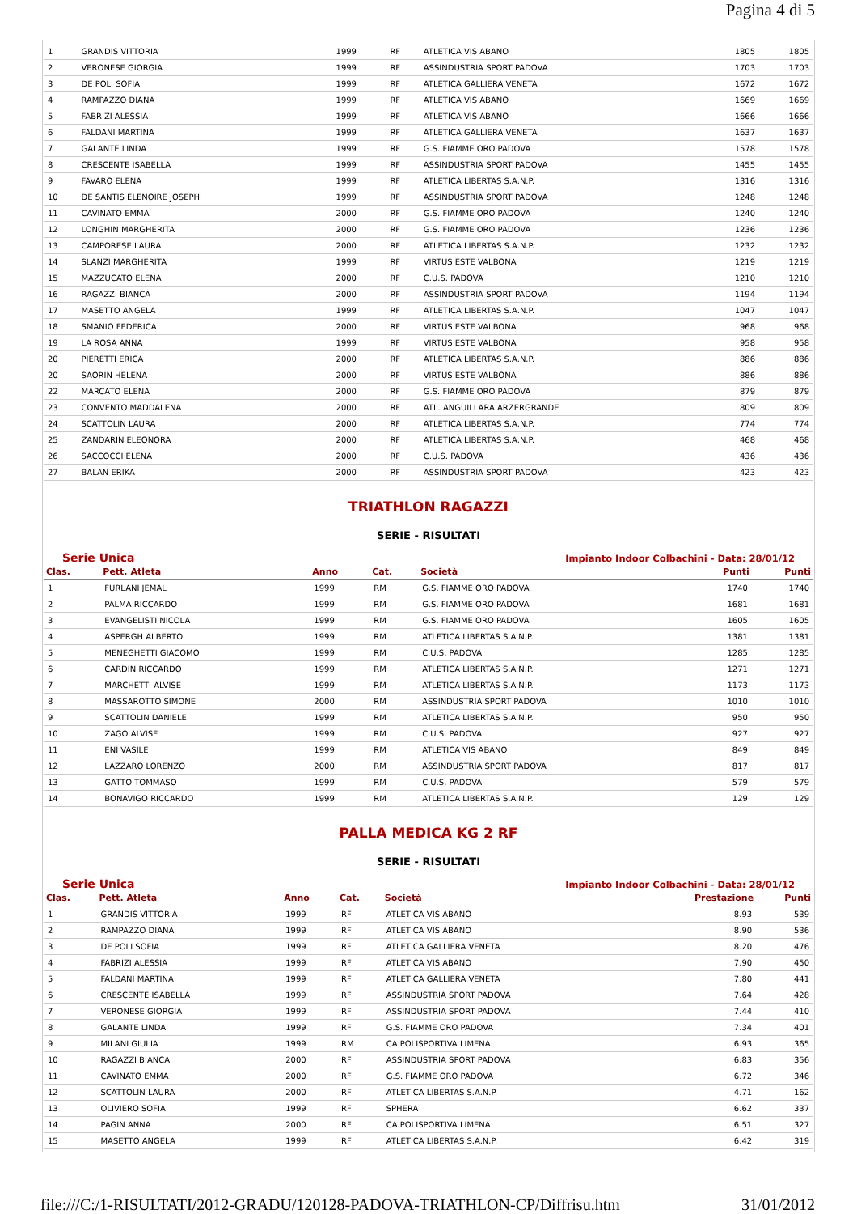Pagina 4 di 5
| 1 | GRANDIS VITTORIA | 1999 | RF | ATLETICA VIS ABANO | 1805 | 1805 |
| 2 | VERONESE GIORGIA | 1999 | RF | ASSINDUSTRIA SPORT PADOVA | 1703 | 1703 |
| 3 | DE POLI SOFIA | 1999 | RF | ATLETICA GALLIERA VENETA | 1672 | 1672 |
| 4 | RAMPAZZO DIANA | 1999 | RF | ATLETICA VIS ABANO | 1669 | 1669 |
| 5 | FABRIZI ALESSIA | 1999 | RF | ATLETICA VIS ABANO | 1666 | 1666 |
| 6 | FALDANI MARTINA | 1999 | RF | ATLETICA GALLIERA VENETA | 1637 | 1637 |
| 7 | GALANTE LINDA | 1999 | RF | G.S. FIAMME ORO PADOVA | 1578 | 1578 |
| 8 | CRESCENTE ISABELLA | 1999 | RF | ASSINDUSTRIA SPORT PADOVA | 1455 | 1455 |
| 9 | FAVARO ELENA | 1999 | RF | ATLETICA LIBERTAS S.A.N.P. | 1316 | 1316 |
| 10 | DE SANTIS ELENOIRE JOSEPHI | 1999 | RF | ASSINDUSTRIA SPORT PADOVA | 1248 | 1248 |
| 11 | CAVINATO EMMA | 2000 | RF | G.S. FIAMME ORO PADOVA | 1240 | 1240 |
| 12 | LONGHIN MARGHERITA | 2000 | RF | G.S. FIAMME ORO PADOVA | 1236 | 1236 |
| 13 | CAMPORESE LAURA | 2000 | RF | ATLETICA LIBERTAS S.A.N.P. | 1232 | 1232 |
| 14 | SLANZI MARGHERITA | 1999 | RF | VIRTUS ESTE VALBONA | 1219 | 1219 |
| 15 | MAZZUCATO ELENA | 2000 | RF | C.U.S. PADOVA | 1210 | 1210 |
| 16 | RAGAZZI BIANCA | 2000 | RF | ASSINDUSTRIA SPORT PADOVA | 1194 | 1194 |
| 17 | MASETTO ANGELA | 1999 | RF | ATLETICA LIBERTAS S.A.N.P. | 1047 | 1047 |
| 18 | SMANIO FEDERICA | 2000 | RF | VIRTUS ESTE VALBONA | 968 | 968 |
| 19 | LA ROSA ANNA | 1999 | RF | VIRTUS ESTE VALBONA | 958 | 958 |
| 20 | PIERETTI ERICA | 2000 | RF | ATLETICA LIBERTAS S.A.N.P. | 886 | 886 |
| 20 | SAORIN HELENA | 2000 | RF | VIRTUS ESTE VALBONA | 886 | 886 |
| 22 | MARCATO ELENA | 2000 | RF | G.S. FIAMME ORO PADOVA | 879 | 879 |
| 23 | CONVENTO MADDALENA | 2000 | RF | ATL. ANGUILLARA ARZERGRANDE | 809 | 809 |
| 24 | SCATTOLIN LAURA | 2000 | RF | ATLETICA LIBERTAS S.A.N.P. | 774 | 774 |
| 25 | ZANDARIN ELEONORA | 2000 | RF | ATLETICA LIBERTAS S.A.N.P. | 468 | 468 |
| 26 | SACCOCCI ELENA | 2000 | RF | C.U.S. PADOVA | 436 | 436 |
| 27 | BALAN ERIKA | 2000 | RF | ASSINDUSTRIA SPORT PADOVA | 423 | 423 |
TRIATHLON RAGAZZI
SERIE - RISULTATI
Serie Unica Impianto Indoor Colbachini - Data: 28/01/12
| Clas. | Pett. Atleta | Anno | Cat. | Società | Punti | Punti |
| --- | --- | --- | --- | --- | --- | --- |
| 1 | FURLANI JEMAL | 1999 | RM | G.S. FIAMME ORO PADOVA | 1740 | 1740 |
| 2 | PALMA RICCARDO | 1999 | RM | G.S. FIAMME ORO PADOVA | 1681 | 1681 |
| 3 | EVANGELISTI NICOLA | 1999 | RM | G.S. FIAMME ORO PADOVA | 1605 | 1605 |
| 4 | ASPERGH ALBERTO | 1999 | RM | ATLETICA LIBERTAS S.A.N.P. | 1381 | 1381 |
| 5 | MENEGHETTI GIACOMO | 1999 | RM | C.U.S. PADOVA | 1285 | 1285 |
| 6 | CARDIN RICCARDO | 1999 | RM | ATLETICA LIBERTAS S.A.N.P. | 1271 | 1271 |
| 7 | MARCHETTI ALVISE | 1999 | RM | ATLETICA LIBERTAS S.A.N.P. | 1173 | 1173 |
| 8 | MASSAROTTO SIMONE | 2000 | RM | ASSINDUSTRIA SPORT PADOVA | 1010 | 1010 |
| 9 | SCATTOLIN DANIELE | 1999 | RM | ATLETICA LIBERTAS S.A.N.P. | 950 | 950 |
| 10 | ZAGO ALVISE | 1999 | RM | C.U.S. PADOVA | 927 | 927 |
| 11 | ENI VASILE | 1999 | RM | ATLETICA VIS ABANO | 849 | 849 |
| 12 | LAZZARO LORENZO | 2000 | RM | ASSINDUSTRIA SPORT PADOVA | 817 | 817 |
| 13 | GATTO TOMMASO | 1999 | RM | C.U.S. PADOVA | 579 | 579 |
| 14 | BONAVIGO RICCARDO | 1999 | RM | ATLETICA LIBERTAS S.A.N.P. | 129 | 129 |
PALLA MEDICA KG 2 RF
SERIE - RISULTATI
Serie Unica Impianto Indoor Colbachini - Data: 28/01/12
| Clas. | Pett. Atleta | Anno | Cat. | Società | Prestazione | Punti |
| --- | --- | --- | --- | --- | --- | --- |
| 1 | GRANDIS VITTORIA | 1999 | RF | ATLETICA VIS ABANO | 8.93 | 539 |
| 2 | RAMPAZZO DIANA | 1999 | RF | ATLETICA VIS ABANO | 8.90 | 536 |
| 3 | DE POLI SOFIA | 1999 | RF | ATLETICA GALLIERA VENETA | 8.20 | 476 |
| 4 | FABRIZI ALESSIA | 1999 | RF | ATLETICA VIS ABANO | 7.90 | 450 |
| 5 | FALDANI MARTINA | 1999 | RF | ATLETICA GALLIERA VENETA | 7.80 | 441 |
| 6 | CRESCENTE ISABELLA | 1999 | RF | ASSINDUSTRIA SPORT PADOVA | 7.64 | 428 |
| 7 | VERONESE GIORGIA | 1999 | RF | ASSINDUSTRIA SPORT PADOVA | 7.44 | 410 |
| 8 | GALANTE LINDA | 1999 | RF | G.S. FIAMME ORO PADOVA | 7.34 | 401 |
| 9 | MILANI GIULIA | 1999 | RM | CA POLISPORTIVA LIMENA | 6.93 | 365 |
| 10 | RAGAZZI BIANCA | 2000 | RF | ASSINDUSTRIA SPORT PADOVA | 6.83 | 356 |
| 11 | CAVINATO EMMA | 2000 | RF | G.S. FIAMME ORO PADOVA | 6.72 | 346 |
| 12 | SCATTOLIN LAURA | 2000 | RF | ATLETICA LIBERTAS S.A.N.P. | 4.71 | 162 |
| 13 | OLIVIERO SOFIA | 1999 | RF | SPHERA | 6.62 | 337 |
| 14 | PAGIN ANNA | 2000 | RF | CA POLISPORTIVA LIMENA | 6.51 | 327 |
| 15 | MASETTO ANGELA | 1999 | RF | ATLETICA LIBERTAS S.A.N.P. | 6.42 | 319 |
file:///C:/1-RISULTATI/2012-GRADU/120128-PADOVA-TRIATHLON-CP/Diffrisu.htm 31/01/2012